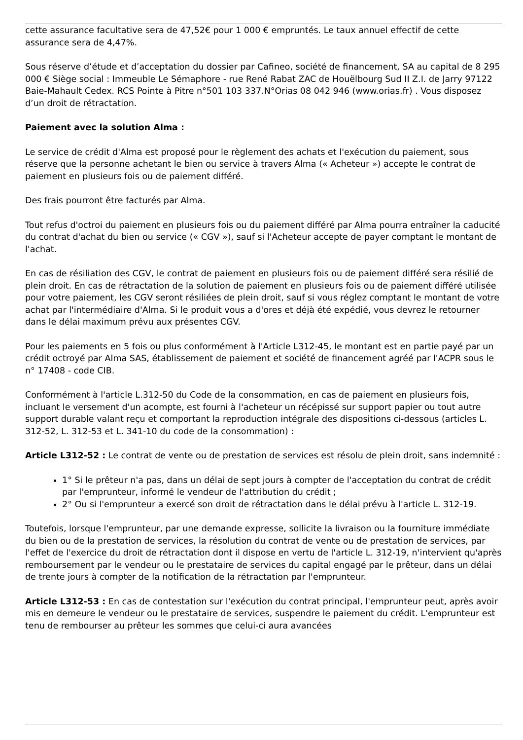cette assurance facultative sera de 47,52€ pour 1 000 € empruntés. Le taux annuel effectif de cette assurance sera de 4,47%.
Sous réserve d’étude et d’acceptation du dossier par Cafineo, société de financement, SA au capital de 8 295 000 € Siège social : Immeuble Le Sémaphore - rue René Rabat ZAC de Houëlbourg Sud II Z.I. de Jarry 97122 Baie-Mahault Cedex. RCS Pointe à Pitre n°501 103 337.N°Orias 08 042 946 (www.orias.fr) . Vous disposez d’un droit de rétractation.
Paiement avec la solution Alma :
Le service de crédit d'Alma est proposé pour le règlement des achats et l'exécution du paiement, sous réserve que la personne achetant le bien ou service à travers Alma (« Acheteur ») accepte le contrat de paiement en plusieurs fois ou de paiement différé.
Des frais pourront être facturés par Alma.
Tout refus d'octroi du paiement en plusieurs fois ou du paiement différé par Alma pourra entraîner la caducité du contrat d'achat du bien ou service (« CGV »), sauf si l'Acheteur accepte de payer comptant le montant de l'achat.
En cas de résiliation des CGV, le contrat de paiement en plusieurs fois ou de paiement différé sera résilié de plein droit. En cas de rétractation de la solution de paiement en plusieurs fois ou de paiement différé utilisée pour votre paiement, les CGV seront résiliées de plein droit, sauf si vous réglez comptant le montant de votre achat par l'intermédiaire d'Alma. Si le produit vous a d'ores et déjà été expédié, vous devrez le retourner dans le délai maximum prévu aux présentes CGV.
Pour les paiements en 5 fois ou plus conformément à l'Article L312-45, le montant est en partie payé par un crédit octroyé par Alma SAS, établissement de paiement et société de financement agréé par l'ACPR sous le n° 17408 - code CIB.
Conformément à l'article L.312-50 du Code de la consommation, en cas de paiement en plusieurs fois, incluant le versement d'un acompte, est fourni à l'acheteur un récépissé sur support papier ou tout autre support durable valant reçu et comportant la reproduction intégrale des dispositions ci-dessous (articles L. 312-52, L. 312-53 et L. 341-10 du code de la consommation) :
Article L312-52 : Le contrat de vente ou de prestation de services est résolu de plein droit, sans indemnité :
1° Si le prêteur n'a pas, dans un délai de sept jours à compter de l'acceptation du contrat de crédit par l'emprunteur, informé le vendeur de l'attribution du crédit ;
2° Ou si l'emprunteur a exercé son droit de rétractation dans le délai prévu à l'article L. 312-19.
Toutefois, lorsque l'emprunteur, par une demande expresse, sollicite la livraison ou la fourniture immédiate du bien ou de la prestation de services, la résolution du contrat de vente ou de prestation de services, par l'effet de l'exercice du droit de rétractation dont il dispose en vertu de l'article L. 312-19, n'intervient qu'après remboursement par le vendeur ou le prestataire de services du capital engagé par le prêteur, dans un délai de trente jours à compter de la notification de la rétractation par l'emprunteur.
Article L312-53 : En cas de contestation sur l'exécution du contrat principal, l'emprunteur peut, après avoir mis en demeure le vendeur ou le prestataire de services, suspendre le paiement du crédit. L'emprunteur est tenu de rembourser au prêteur les sommes que celui-ci aura avancées